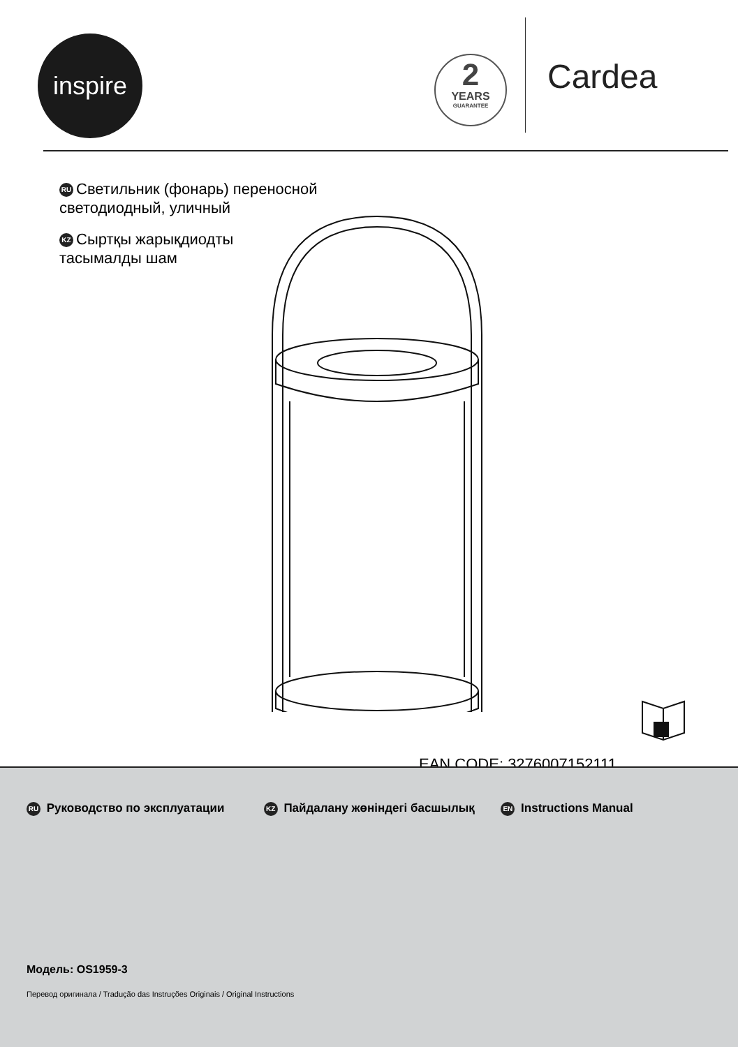inspire
2
YEARS
GUARANTEE
Cardea
RU Светильник (фонарь) переносной
светодиодный, уличный
KZ Сыртқы жарықдиодты
тасымалды шам
EAN CODE: 3276007152111
RU Руководство по эксплуатации
KZ Пайдалану жөніндегі басшылық
EN Instructions Manual
Модель: OS1959-3
Перевод оригинала / Tradução das Instruções Originais / Original Instructions